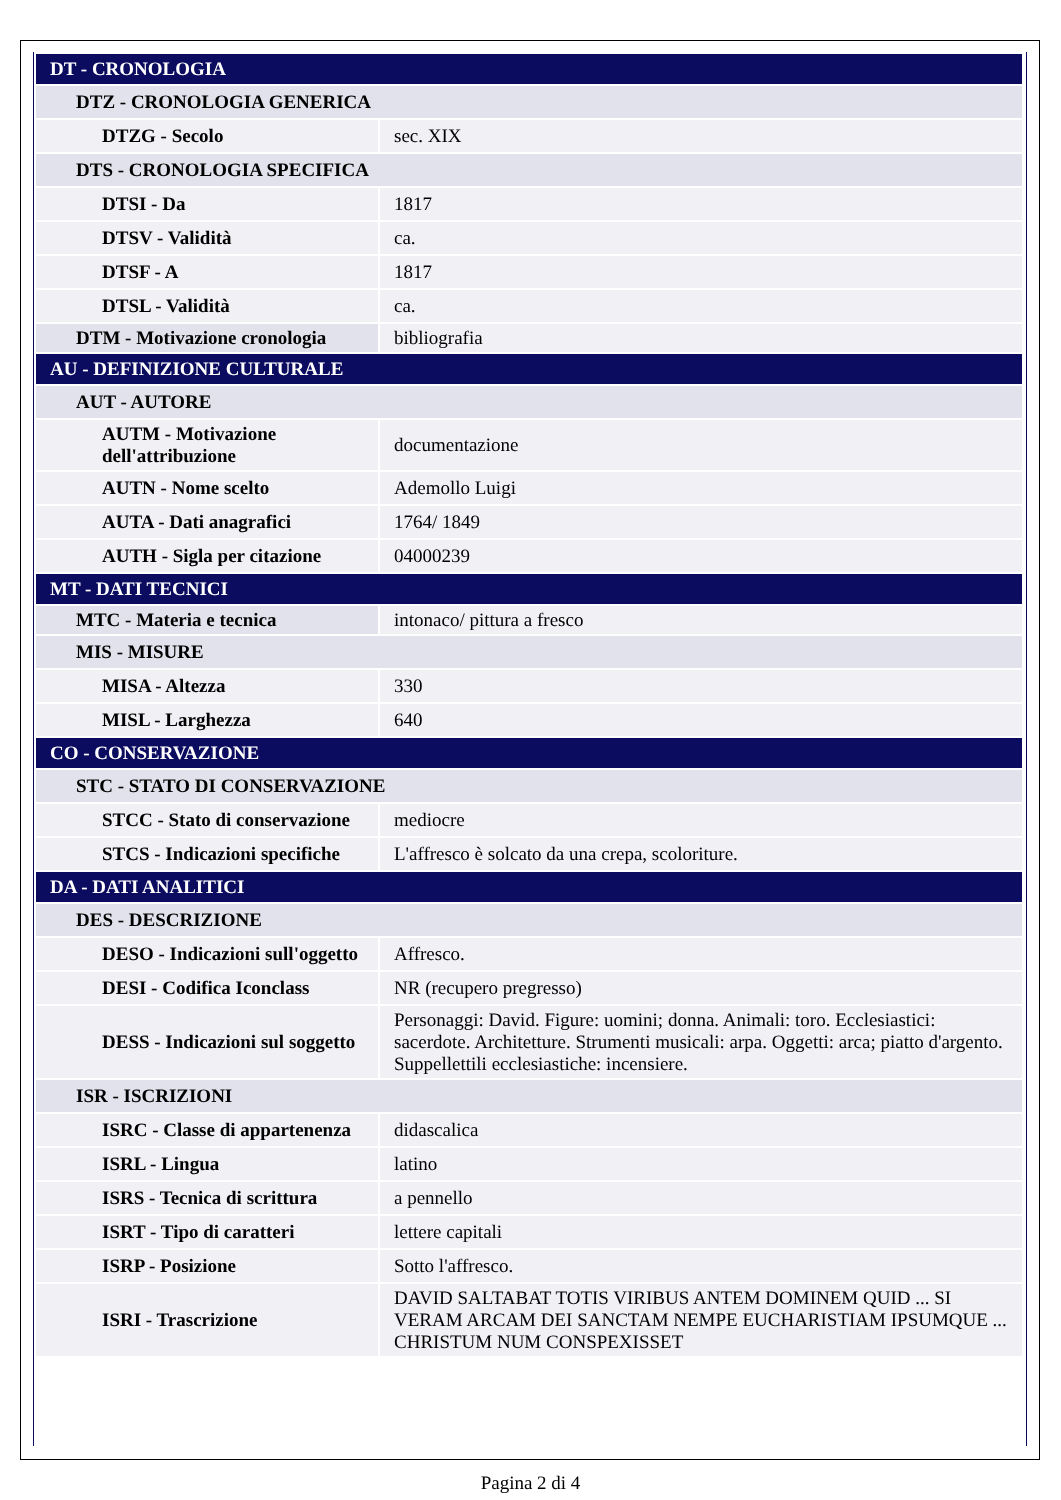| DT - CRONOLOGIA | |
| DTZ - CRONOLOGIA GENERICA | |
| DTZG - Secolo | sec. XIX |
| DTS - CRONOLOGIA SPECIFICA | |
| DTSI - Da | 1817 |
| DTSV - Validità | ca. |
| DTSF - A | 1817 |
| DTSL - Validità | ca. |
| DTM - Motivazione cronologia | bibliografia |
| AU - DEFINIZIONE CULTURALE | |
| AUT - AUTORE | |
| AUTM - Motivazione dell'attribuzione | documentazione |
| AUTN - Nome scelto | Ademollo Luigi |
| AUTA - Dati anagrafici | 1764/ 1849 |
| AUTH - Sigla per citazione | 04000239 |
| MT - DATI TECNICI | |
| MTC - Materia e tecnica | intonaco/ pittura a fresco |
| MIS - MISURE | |
| MISA - Altezza | 330 |
| MISL - Larghezza | 640 |
| CO - CONSERVAZIONE | |
| STC - STATO DI CONSERVAZIONE | |
| STCC - Stato di conservazione | mediocre |
| STCS - Indicazioni specifiche | L'affresco è solcato da una crepa, scoloriture. |
| DA - DATI ANALITICI | |
| DES - DESCRIZIONE | |
| DESO - Indicazioni sull'oggetto | Affresco. |
| DESI - Codifica Iconclass | NR (recupero pregresso) |
| DESS - Indicazioni sul soggetto | Personaggi: David. Figure: uomini; donna. Animali: toro. Ecclesiastici: sacerdote. Architetture. Strumenti musicali: arpa. Oggetti: arca; piatto d'argento. Suppellettili ecclesiastiche: incensiere. |
| ISR - ISCRIZIONI | |
| ISRC - Classe di appartenenza | didascalica |
| ISRL - Lingua | latino |
| ISRS - Tecnica di scrittura | a pennello |
| ISRT - Tipo di caratteri | lettere capitali |
| ISRP - Posizione | Sotto l'affresco. |
| ISRI - Trascrizione | DAVID SALTABAT TOTIS VIRIBUS ANTEM DOMINEM QUID ... SI VERAM ARCAM DEI SANCTAM NEMPE EUCHARISTIAM IPSUMQUE ... CHRISTUM NUM CONSPEXISSET |
Pagina 2 di 4